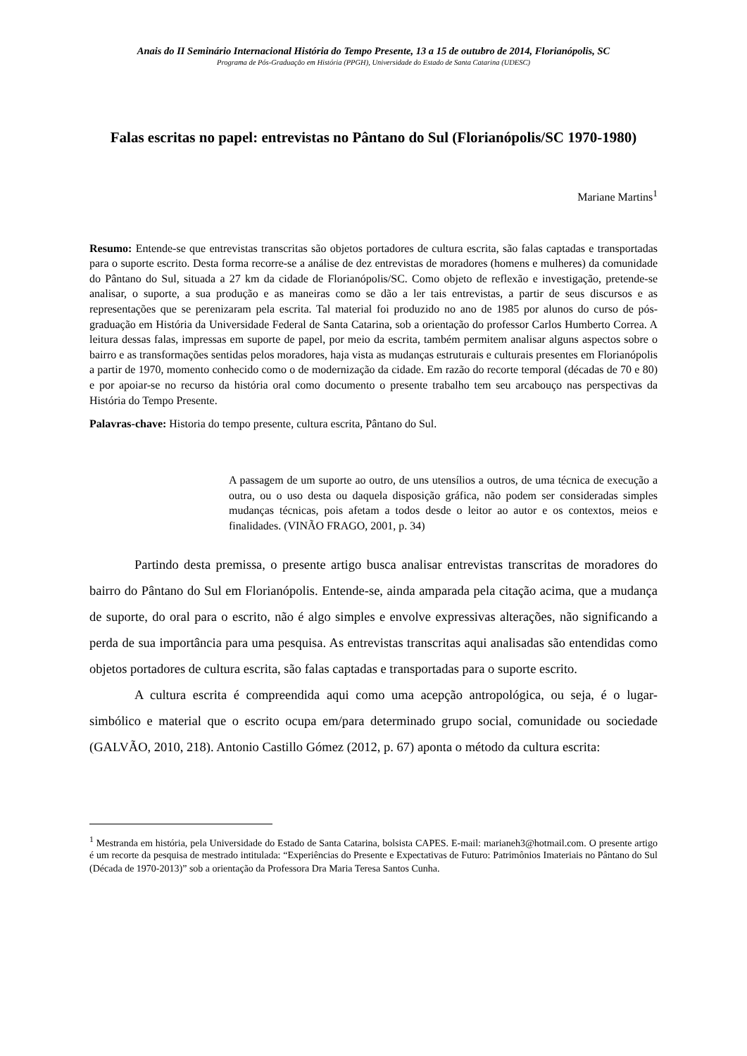Anais do II Seminário Internacional História do Tempo Presente, 13 a 15 de outubro de 2014, Florianópolis, SC
Programa de Pós-Graduação em História (PPGH), Universidade do Estado de Santa Catarina (UDESC)
Falas escritas no papel: entrevistas no Pântano do Sul (Florianópolis/SC 1970-1980)
Mariane Martins<sup>1</sup>
Resumo: Entende-se que entrevistas transcritas são objetos portadores de cultura escrita, são falas captadas e transportadas para o suporte escrito. Desta forma recorre-se a análise de dez entrevistas de moradores (homens e mulheres) da comunidade do Pântano do Sul, situada a 27 km da cidade de Florianópolis/SC. Como objeto de reflexão e investigação, pretende-se analisar, o suporte, a sua produção e as maneiras como se dão a ler tais entrevistas, a partir de seus discursos e as representações que se perenizaram pela escrita. Tal material foi produzido no ano de 1985 por alunos do curso de pós-graduação em História da Universidade Federal de Santa Catarina, sob a orientação do professor Carlos Humberto Correa. A leitura dessas falas, impressas em suporte de papel, por meio da escrita, também permitem analisar alguns aspectos sobre o bairro e as transformações sentidas pelos moradores, haja vista as mudanças estruturais e culturais presentes em Florianópolis a partir de 1970, momento conhecido como o de modernização da cidade. Em razão do recorte temporal (décadas de 70 e 80) e por apoiar-se no recurso da história oral como documento o presente trabalho tem seu arcabouço nas perspectivas da História do Tempo Presente.
Palavras-chave: Historia do tempo presente, cultura escrita, Pântano do Sul.
A passagem de um suporte ao outro, de uns utensílios a outros, de uma técnica de execução a outra, ou o uso desta ou daquela disposição gráfica, não podem ser consideradas simples mudanças técnicas, pois afetam a todos desde o leitor ao autor e os contextos, meios e finalidades. (VINÃO FRAGO, 2001, p. 34)
Partindo desta premissa, o presente artigo busca analisar entrevistas transcritas de moradores do bairro do Pântano do Sul em Florianópolis. Entende-se, ainda amparada pela citação acima, que a mudança de suporte, do oral para o escrito, não é algo simples e envolve expressivas alterações, não significando a perda de sua importância para uma pesquisa. As entrevistas transcritas aqui analisadas são entendidas como objetos portadores de cultura escrita, são falas captadas e transportadas para o suporte escrito.
A cultura escrita é compreendida aqui como uma acepção antropológica, ou seja, é o lugar-simbólico e material que o escrito ocupa em/para determinado grupo social, comunidade ou sociedade (GALVÃO, 2010, 218). Antonio Castillo Gómez (2012, p. 67) aponta o método da cultura escrita:
<sup>1</sup> Mestranda em história, pela Universidade do Estado de Santa Catarina, bolsista CAPES. E-mail: marianeh3@hotmail.com. O presente artigo é um recorte da pesquisa de mestrado intitulada: “Experiências do Presente e Expectativas de Futuro: Patrimônios Imateriais no Pântano do Sul (Década de 1970-2013)” sob a orientação da Professora Dra Maria Teresa Santos Cunha.